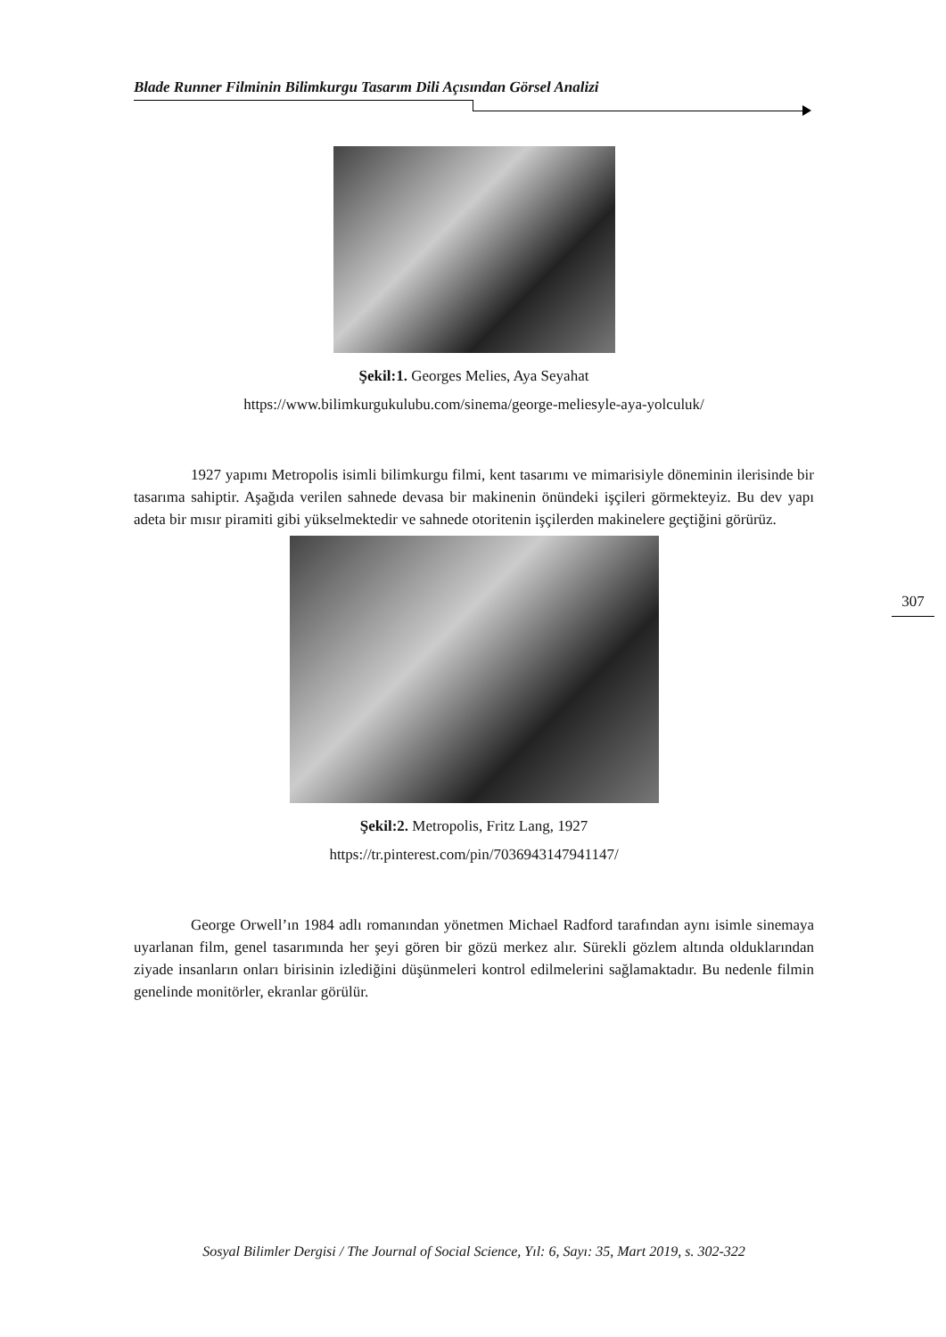Blade Runner Filminin Bilimkurgu Tasarım Dili Açısından Görsel Analizi
Şekil:1. Georges Melies, Aya Seyahat
https://www.bilimkurgukulubu.com/sinema/george-meliesyle-aya-yolculuk/
1927 yapımı Metropolis isimli bilimkurgu filmi, kent tasarımı ve mimarisiyle döneminin ilerisinde bir tasarıma sahiptir. Aşağıda verilen sahnede devasa bir makinenin önündeki işçileri görmekteyiz. Bu dev yapı adeta bir mısır piramiti gibi yükselmektedir ve sahnede otoritenin işçilerden makinelere geçtiğini görürüz.
Şekil:2. Metropolis, Fritz Lang, 1927
https://tr.pinterest.com/pin/7036943147941147/
George Orwell’ın 1984 adlı romanından yönetmen Michael Radford tarafından aynı isimle sinemaya uyarlanan film, genel tasarımında her şeyi gören bir gözü merkez alır. Sürekli gözlem altında olduklarından ziyade insanların onları birisinin izlediğini düşünmeleri kontrol edilmelerini sağlamaktadır. Bu nedenle filmin genelinde monitörler, ekranlar görülür.
307
Sosyal Bilimler Dergisi / The Journal of Social Science, Yıl: 6, Sayı: 35, Mart 2019, s. 302-322